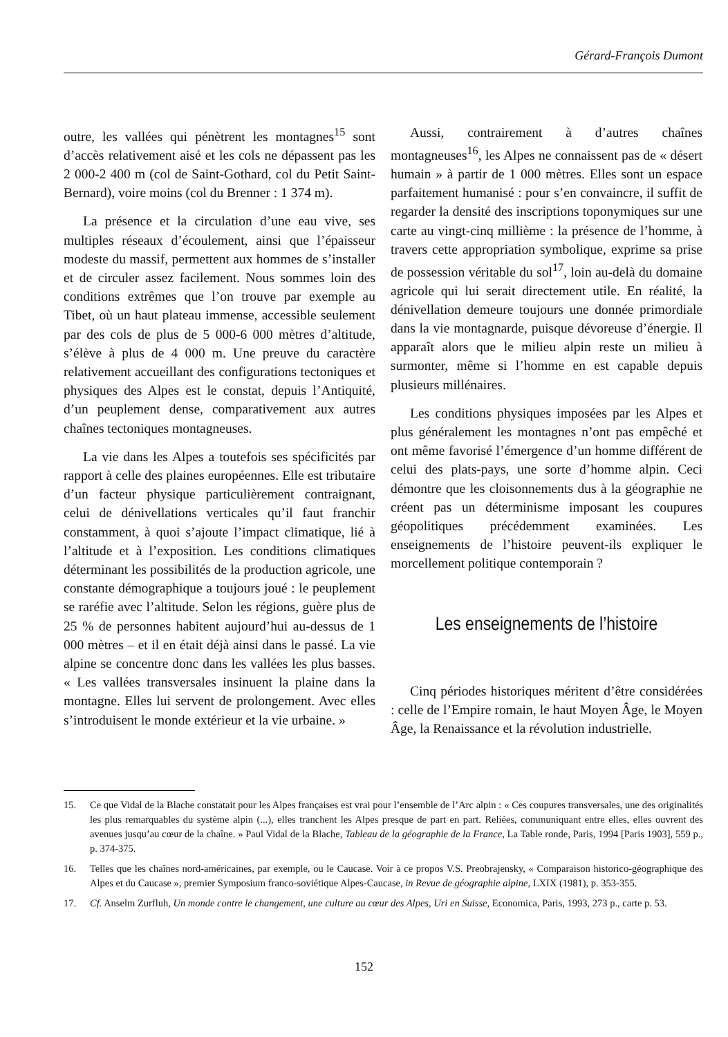Gérard-François Dumont
outre, les vallées qui pénètrent les montagnes<sup>15</sup> sont d’accès relativement aisé et les cols ne dépassent pas les 2 000-2 400 m (col de Saint-Gothard, col du Petit Saint-Bernard), voire moins (col du Brenner : 1 374 m).
La présence et la circulation d’une eau vive, ses multiples réseaux d’écoulement, ainsi que l’épaisseur modeste du massif, permettent aux hommes de s’installer et de circuler assez facilement. Nous sommes loin des conditions extrêmes que l’on trouve par exemple au Tibet, où un haut plateau immense, accessible seulement par des cols de plus de 5 000-6 000 mètres d’altitude, s’élève à plus de 4 000 m. Une preuve du caractère relativement accueillant des configurations tectoniques et physiques des Alpes est le constat, depuis l’Antiquité, d’un peuplement dense, comparativement aux autres chaînes tectoniques montagneuses.
La vie dans les Alpes a toutefois ses spécificités par rapport à celle des plaines européennes. Elle est tributaire d’un facteur physique particulièrement contraignant, celui de dénivellations verticales qu’il faut franchir constamment, à quoi s’ajoute l’impact climatique, lié à l’altitude et à l’exposition. Les conditions climatiques déterminant les possibilités de la production agricole, une constante démographique a toujours joué : le peuplement se raréfie avec l’altitude. Selon les régions, guère plus de 25 % de personnes habitent aujourd’hui au-dessus de 1 000 mètres – et il en était déjà ainsi dans le passé. La vie alpine se concentre donc dans les vallées les plus basses. « Les vallées transversales insinuent la plaine dans la montagne. Elles lui servent de prolongement. Avec elles s’introduisent le monde extérieur et la vie urbaine. »
Aussi, contrairement à d’autres chaînes montagneuses<sup>16</sup>, les Alpes ne connaissent pas de « désert humain » à partir de 1 000 mètres. Elles sont un espace parfaitement humanisé : pour s’en convaincre, il suffit de regarder la densité des inscriptions toponymiques sur une carte au vingt-cinq millième : la présence de l’homme, à travers cette appropriation symbolique, exprime sa prise de possession véritable du sol<sup>17</sup>, loin au-delà du domaine agricole qui lui serait directement utile. En réalité, la dénivellation demeure toujours une donnée primordiale dans la vie montagnarde, puisque dévoreuse d’énergie. Il apparaît alors que le milieu alpin reste un milieu à surmonter, même si l’homme en est capable depuis plusieurs millénaires.
Les conditions physiques imposées par les Alpes et plus généralement les montagnes n’ont pas empêché et ont même favorisé l’émergence d’un homme différent de celui des plats-pays, une sorte d’homme alpin. Ceci démontre que les cloisonnements dus à la géographie ne créent pas un déterminisme imposant les coupures géopolitiques précédemment examinées. Les enseignements de l’histoire peuvent-ils expliquer le morcellement politique contemporain ?
Les enseignements de l’histoire
Cinq périodes historiques méritent d’être considérées : celle de l’Empire romain, le haut Moyen Âge, le Moyen Âge, la Renaissance et la révolution industrielle.
15. Ce que Vidal de la Blache constatait pour les Alpes françaises est vrai pour l’ensemble de l’Arc alpin : « Ces coupures transversales, une des originalités les plus remarquables du système alpin (...), elles tranchent les Alpes presque de part en part. Reliées, communiquant entre elles, elles ouvrent des avenues jusqu’au cœur de la chaîne. » Paul Vidal de la Blache, Tableau de la géographie de la France, La Table ronde, Paris, 1994 [Paris 1903], 559 p., p. 374-375.
16. Telles que les chaînes nord-américaines, par exemple, ou le Caucase. Voir à ce propos V.S. Preobrajensky, « Comparaison historico-géographique des Alpes et du Caucase », premier Symposium franco-soviétique Alpes-Caucase, in Revue de géographie alpine, LXIX (1981), p. 353-355.
17. Cf. Anselm Zurfluh, Un monde contre le changement, une culture au cœur des Alpes, Uri en Suisse, Economica, Paris, 1993, 273 p., carte p. 53.
152